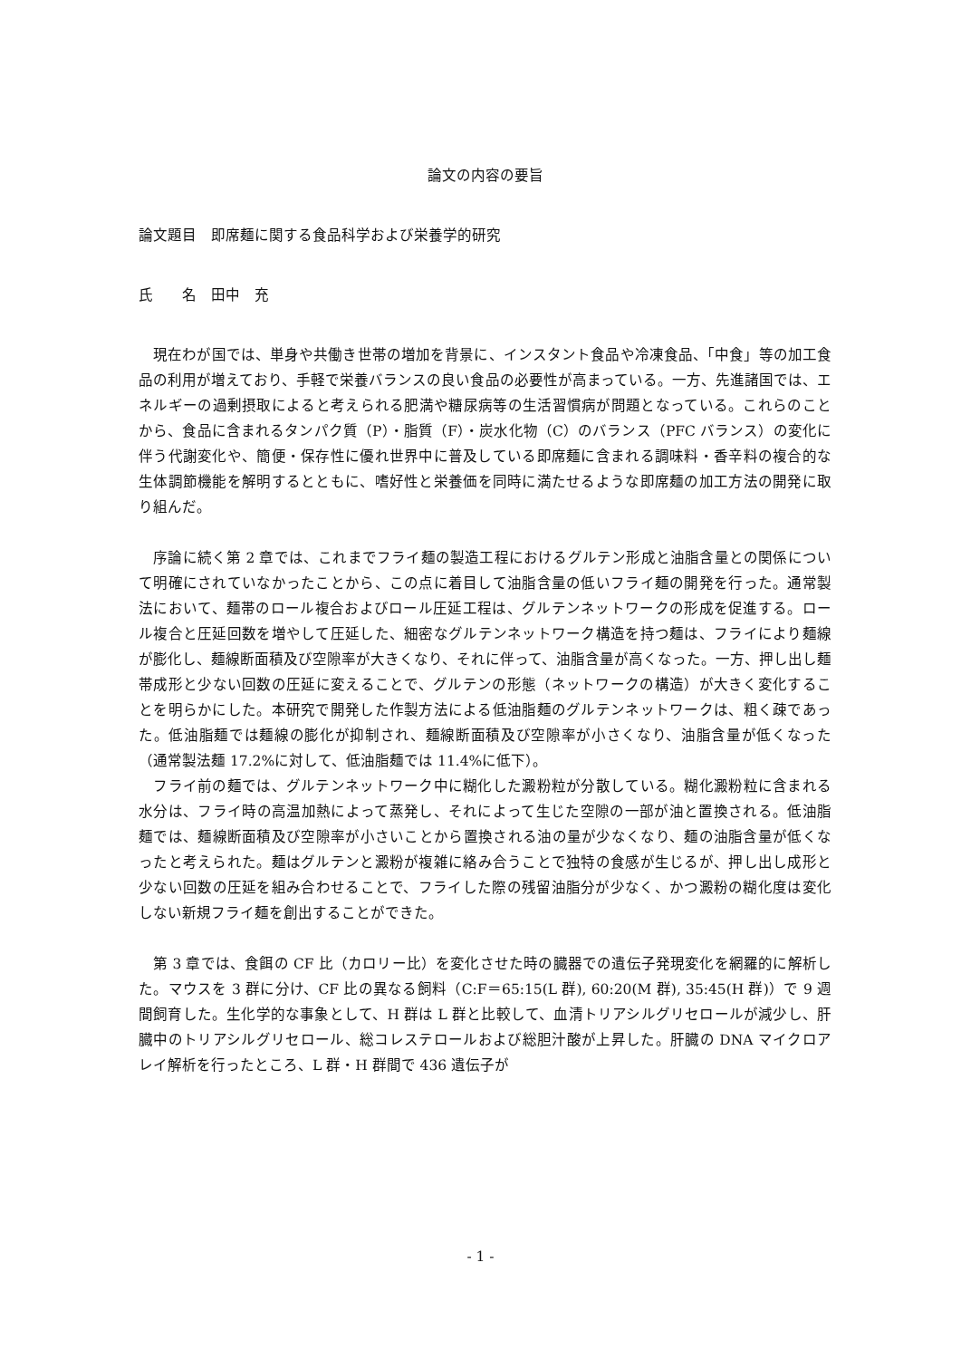論文の内容の要旨
論文題目　即席麺に関する食品科学および栄養学的研究
氏　　名　田中　充
　現在わが国では、単身や共働き世帯の増加を背景に、インスタント食品や冷凍食品、「中食」等の加工食品の利用が増えており、手軽で栄養バランスの良い食品の必要性が高まっている。一方、先進諸国では、エネルギーの過剰摂取によると考えられる肥満や糖尿病等の生活習慣病が問題となっている。これらのことから、食品に含まれるタンパク質（P）・脂質（F）・炭水化物（C）のバランス（PFC バランス）の変化に伴う代謝変化や、簡便・保存性に優れ世界中に普及している即席麺に含まれる調味料・香辛料の複合的な生体調節機能を解明するとともに、嗜好性と栄養価を同時に満たせるような即席麺の加工方法の開発に取り組んだ。
　序論に続く第 2 章では、これまでフライ麺の製造工程におけるグルテン形成と油脂含量との関係について明確にされていなかったことから、この点に着目して油脂含量の低いフライ麺の開発を行った。通常製法において、麺帯のロール複合およびロール圧延工程は、グルテンネットワークの形成を促進する。ロール複合と圧延回数を増やして圧延した、細密なグルテンネットワーク構造を持つ麺は、フライにより麺線が膨化し、麺線断面積及び空隙率が大きくなり、それに伴って、油脂含量が高くなった。一方、押し出し麺帯成形と少ない回数の圧延に変えることで、グルテンの形態（ネットワークの構造）が大きく変化することを明らかにした。本研究で開発した作製方法による低油脂麺のグルテンネットワークは、粗く疎であった。低油脂麺では麺線の膨化が抑制され、麺線断面積及び空隙率が小さくなり、油脂含量が低くなった（通常製法麺 17.2%に対して、低油脂麺では 11.4%に低下）。
　フライ前の麺では、グルテンネットワーク中に糊化した澱粉粒が分散している。糊化澱粉粒に含まれる水分は、フライ時の高温加熱によって蒸発し、それによって生じた空隙の一部が油と置換される。低油脂麺では、麺線断面積及び空隙率が小さいことから置換される油の量が少なくなり、麺の油脂含量が低くなったと考えられた。麺はグルテンと澱粉が複雑に絡み合うことで独特の食感が生じるが、押し出し成形と少ない回数の圧延を組み合わせることで、フライした際の残留油脂分が少なく、かつ澱粉の糊化度は変化しない新規フライ麺を創出することができた。
　第 3 章では、食餌の CF 比（カロリー比）を変化させた時の臓器での遺伝子発現変化を網羅的に解析した。マウスを 3 群に分け、CF 比の異なる飼料（C:F＝65:15(L 群), 60:20(M 群), 35:45(H 群)）で 9 週間飼育した。生化学的な事象として、H 群は L 群と比較して、血清トリアシルグリセロールが減少し、肝臓中のトリアシルグリセロール、総コレステロールおよび総胆汁酸が上昇した。肝臓の DNA マイクロアレイ解析を行ったところ、L 群・H 群間で 436 遺伝子が
- 1 -